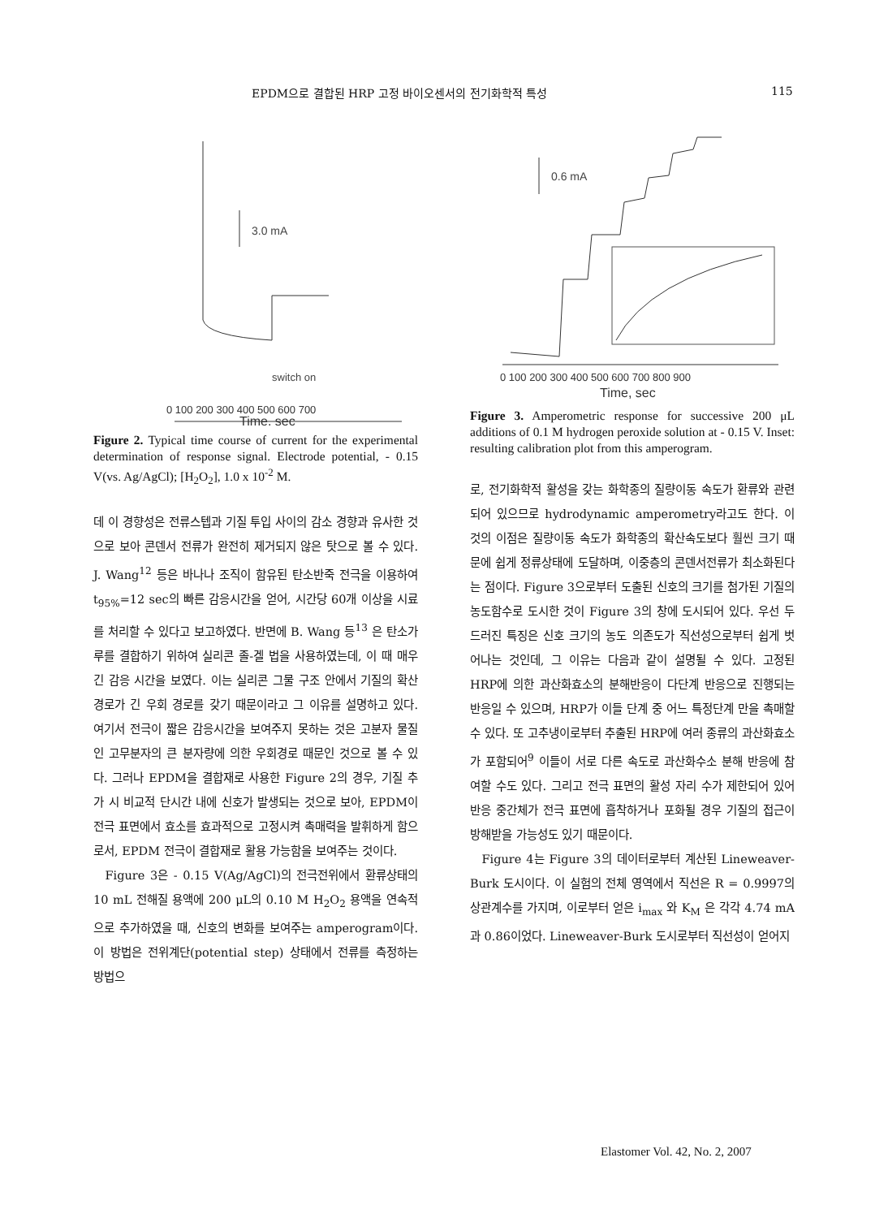EPDM으로 결합된 HRP 고정 바이오센서의 전기화학적 특성 115
3.0 mA
switch on
0 100 200 300 400 500 600 700
Time, sec
Figure 2. Typical time course of current for the experimental determination of response signal. Electrode potential, - 0.15 V(vs. Ag/AgCl); [H<sub>2</sub>O<sub>2</sub>], 1.0 x 10<sup>-2</sup> M.
데 이 경향성은 전류스텝과 기질 투입 사이의 감소 경향과 유사한 것으로 보아 콘덴서 전류가 완전히 제거되지 않은 탓으로 볼 수 있다. J. Wang<sup>12</sup> 등은 바나나 조직이 함유된 탄소반죽 전극을 이용하여 t<sub>95%</sub>=12 sec의 빠른 감응시간을 얻어, 시간당 60개 이상을 시료를 처리할 수 있다고 보고하였다. 반면에 B. Wang 등<sup>13</sup> 은 탄소가루를 결합하기 위하여 실리콘 졸-겔 법을 사용하였는데, 이 때 매우 긴 감응 시간을 보였다. 이는 실리콘 그물 구조 안에서 기질의 확산 경로가 긴 우회 경로를 갖기 때문이라고 그 이유를 설명하고 있다. 여기서 전극이 짧은 감응시간을 보여주지 못하는 것은 고분자 물질인 고무분자의 큰 분자량에 의한 우회경로 때문인 것으로 볼 수 있다. 그러나 EPDM을 결합재로 사용한 Figure 2의 경우, 기질 추가 시 비교적 단시간 내에 신호가 발생되는 것으로 보아, EPDM이 전극 표면에서 효소를 효과적으로 고정시켜 촉매력을 발휘하게 함으로서, EPDM 전극이 결합재로 활용 가능함을 보여주는 것이다.
Figure 3은 - 0.15 V(Ag/AgCl)의 전극전위에서 환류상태의 10 mL 전해질 용액에 200 μL의 0.10 M H<sub>2</sub>O<sub>2</sub> 용액을 연속적으로 추가하였을 때, 신호의 변화를 보여주는 amperogram이다. 이 방법은 전위계단(potential step) 상태에서 전류를 측정하는 방법으
0.6 mA
0 100 200 300 400 500 600 700 800 900
Time, sec
Figure 3. Amperometric response for successive 200 μL additions of 0.1 M hydrogen peroxide solution at - 0.15 V. Inset: resulting calibration plot from this amperogram.
로, 전기화학적 활성을 갖는 화학종의 질량이동 속도가 환류와 관련되어 있으므로 hydrodynamic amperometry라고도 한다. 이것의 이점은 질량이동 속도가 화학종의 확산속도보다 훨씬 크기 때문에 쉽게 정류상태에 도달하며, 이중층의 콘덴서전류가 최소화된다는 점이다. Figure 3으로부터 도출된 신호의 크기를 첨가된 기질의 농도함수로 도시한 것이 Figure 3의 창에 도시되어 있다. 우선 두드러진 특징은 신호 크기의 농도 의존도가 직선성으로부터 쉽게 벗어나는 것인데, 그 이유는 다음과 같이 설명될 수 있다. 고정된 HRP에 의한 과산화효소의 분해반응이 다단계 반응으로 진행되는 반응일 수 있으며, HRP가 이들 단계 중 어느 특정단계 만을 촉매할 수 있다. 또 고추냉이로부터 추출된 HRP에 여러 종류의 과산화효소가 포함되어<sup>9</sup> 이들이 서로 다른 속도로 과산화수소 분해 반응에 참여할 수도 있다. 그리고 전극 표면의 활성 자리 수가 제한되어 있어 반응 중간체가 전극 표면에 흡착하거나 포화될 경우 기질의 접근이 방해받을 가능성도 있기 때문이다.
Figure 4는 Figure 3의 데이터로부터 계산된 Lineweaver-Burk 도시이다. 이 실험의 전체 영역에서 직선은 R = 0.9997의 상관계수를 가지며, 이로부터 얻은 i<sub>max</sub> 와 K<sub>M</sub> 은 각각 4.74 mA 과 0.86이었다. Lineweaver-Burk 도시로부터 직선성이 얻어지
Elastomer Vol. 42, No. 2, 2007